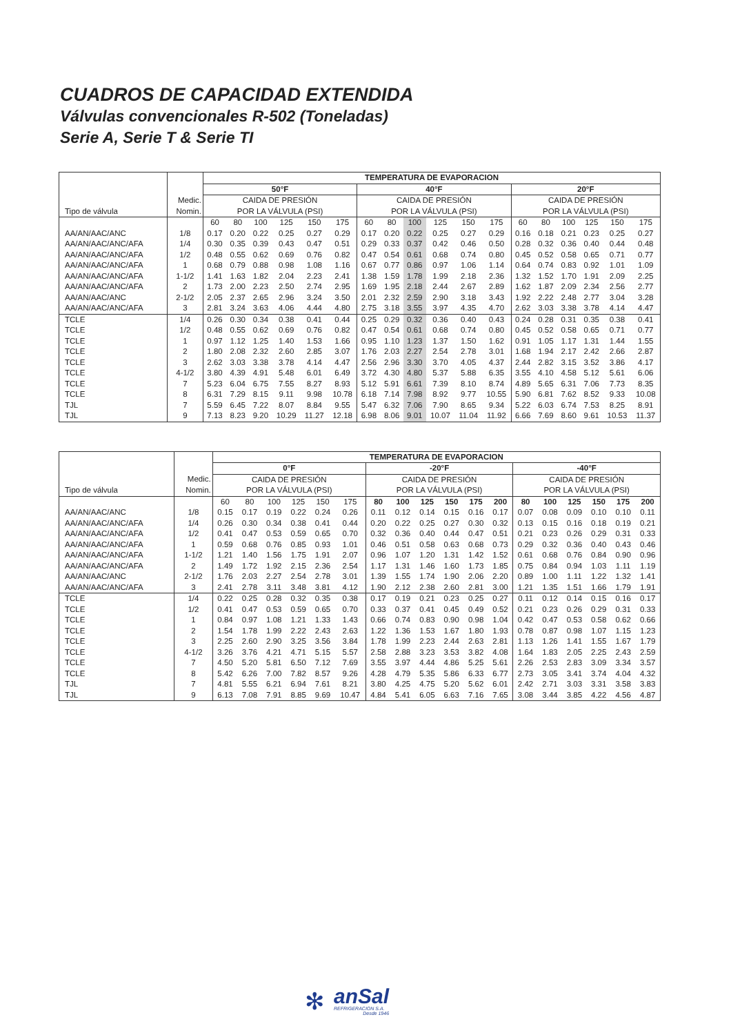CUADROS DE CAPACIDAD EXTENDIDA
Válvulas convencionales R-502 (Toneladas)
Serie A, Serie T & Serie TI
| Tipo de válvula | | TEMPERATURA DE EVAPORACION | | | | | | | | | | | | | | | | | |
| --- | --- | --- | --- | --- | --- | --- | --- | --- | --- | --- | --- | --- | --- | --- | --- | --- | --- | --- | --- |
| | | 50°F | | | | | | 40°F | | | | | | 20°F | | | | | |
| | Medic. | CAIDA DE PRESIÓN | | | | | | CAIDA DE PRESIÓN | | | | | | CAIDA DE PRESIÓN | | | | | |
| | Nomin. | POR LA VÁLVULA (PSI) | | | | | | POR LA VÁLVULA (PSI) | | | | | | POR LA VÁLVULA (PSI) | | | | | |
| | | 60 | 80 | 100 | 125 | 150 | 175 | 60 | 80 | 100 | 125 | 150 | 175 | 60 | 80 | 100 | 125 | 150 | 175 |
| AA/AN/AAC/ANC | 1/8 | 0.17 | 0.20 | 0.22 | 0.25 | 0.27 | 0.29 | 0.17 | 0.20 | 0.22 | 0.25 | 0.27 | 0.29 | 0.16 | 0.18 | 0.21 | 0.23 | 0.25 | 0.27 |
| AA/AN/AAC/ANC/AFA | 1/4 | 0.30 | 0.35 | 0.39 | 0.43 | 0.47 | 0.51 | 0.29 | 0.33 | 0.37 | 0.42 | 0.46 | 0.50 | 0.28 | 0.32 | 0.36 | 0.40 | 0.44 | 0.48 |
| AA/AN/AAC/ANC/AFA | 1/2 | 0.48 | 0.55 | 0.62 | 0.69 | 0.76 | 0.82 | 0.47 | 0.54 | 0.61 | 0.68 | 0.74 | 0.80 | 0.45 | 0.52 | 0.58 | 0.65 | 0.71 | 0.77 |
| AA/AN/AAC/ANC/AFA | 1 | 0.68 | 0.79 | 0.88 | 0.98 | 1.08 | 1.16 | 0.67 | 0.77 | 0.86 | 0.97 | 1.06 | 1.14 | 0.64 | 0.74 | 0.83 | 0.92 | 1.01 | 1.09 |
| AA/AN/AAC/ANC/AFA | 1-1/2 | 1.41 | 1.63 | 1.82 | 2.04 | 2.23 | 2.41 | 1.38 | 1.59 | 1.78 | 1.99 | 2.18 | 2.36 | 1.32 | 1.52 | 1.70 | 1.91 | 2.09 | 2.25 |
| AA/AN/AAC/ANC/AFA | 2 | 1.73 | 2.00 | 2.23 | 2.50 | 2.74 | 2.95 | 1.69 | 1.95 | 2.18 | 2.44 | 2.67 | 2.89 | 1.62 | 1.87 | 2.09 | 2.34 | 2.56 | 2.77 |
| AA/AN/AAC/ANC | 2-1/2 | 2.05 | 2.37 | 2.65 | 2.96 | 3.24 | 3.50 | 2.01 | 2.32 | 2.59 | 2.90 | 3.18 | 3.43 | 1.92 | 2.22 | 2.48 | 2.77 | 3.04 | 3.28 |
| AA/AN/AAC/ANC/AFA | 3 | 2.81 | 3.24 | 3.63 | 4.06 | 4.44 | 4.80 | 2.75 | 3.18 | 3.55 | 3.97 | 4.35 | 4.70 | 2.62 | 3.03 | 3.38 | 3.78 | 4.14 | 4.47 |
| TCLE | 1/4 | 0.26 | 0.30 | 0.34 | 0.38 | 0.41 | 0.44 | 0.25 | 0.29 | 0.32 | 0.36 | 0.40 | 0.43 | 0.24 | 0.28 | 0.31 | 0.35 | 0.38 | 0.41 |
| TCLE | 1/2 | 0.48 | 0.55 | 0.62 | 0.69 | 0.76 | 0.82 | 0.47 | 0.54 | 0.61 | 0.68 | 0.74 | 0.80 | 0.45 | 0.52 | 0.58 | 0.65 | 0.71 | 0.77 |
| TCLE | 1 | 0.97 | 1.12 | 1.25 | 1.40 | 1.53 | 1.66 | 0.95 | 1.10 | 1.23 | 1.37 | 1.50 | 1.62 | 0.91 | 1.05 | 1.17 | 1.31 | 1.44 | 1.55 |
| TCLE | 2 | 1.80 | 2.08 | 2.32 | 2.60 | 2.85 | 3.07 | 1.76 | 2.03 | 2.27 | 2.54 | 2.78 | 3.01 | 1.68 | 1.94 | 2.17 | 2.42 | 2.66 | 2.87 |
| TCLE | 3 | 2.62 | 3.03 | 3.38 | 3.78 | 4.14 | 4.47 | 2.56 | 2.96 | 3.30 | 3.70 | 4.05 | 4.37 | 2.44 | 2.82 | 3.15 | 3.52 | 3.86 | 4.17 |
| TCLE | 4-1/2 | 3.80 | 4.39 | 4.91 | 5.48 | 6.01 | 6.49 | 3.72 | 4.30 | 4.80 | 5.37 | 5.88 | 6.35 | 3.55 | 4.10 | 4.58 | 5.12 | 5.61 | 6.06 |
| TCLE | 7 | 5.23 | 6.04 | 6.75 | 7.55 | 8.27 | 8.93 | 5.12 | 5.91 | 6.61 | 7.39 | 8.10 | 8.74 | 4.89 | 5.65 | 6.31 | 7.06 | 7.73 | 8.35 |
| TCLE | 8 | 6.31 | 7.29 | 8.15 | 9.11 | 9.98 | 10.78 | 6.18 | 7.14 | 7.98 | 8.92 | 9.77 | 10.55 | 5.90 | 6.81 | 7.62 | 8.52 | 9.33 | 10.08 |
| TJL | 7 | 5.59 | 6.45 | 7.22 | 8.07 | 8.84 | 9.55 | 5.47 | 6.32 | 7.06 | 7.90 | 8.65 | 9.34 | 5.22 | 6.03 | 6.74 | 7.53 | 8.25 | 8.91 |
| TJL | 9 | 7.13 | 8.23 | 9.20 | 10.29 | 11.27 | 12.18 | 6.98 | 8.06 | 9.01 | 10.07 | 11.04 | 11.92 | 6.66 | 7.69 | 8.60 | 9.61 | 10.53 | 11.37 |
| Tipo de válvula | | TEMPERATURA DE EVAPORACION | | | | | | | | | | | | | | | | | |
| --- | --- | --- | --- | --- | --- | --- | --- | --- | --- | --- | --- | --- | --- | --- | --- | --- | --- | --- | --- |
| | | 0°F | | | | | | -20°F | | | | | | -40°F | | | | | |
| | Medic. | CAIDA DE PRESIÓN | | | | | | CAIDA DE PRESIÓN | | | | | | CAIDA DE PRESIÓN | | | | | |
| | Nomin. | POR LA VÁLVULA (PSI) | | | | | | POR LA VÁLVULA (PSI) | | | | | | POR LA VÁLVULA (PSI) | | | | | |
| | | 60 | 80 | 100 | 125 | 150 | 175 | 80 | 100 | 125 | 150 | 175 | 200 | 80 | 100 | 125 | 150 | 175 | 200 |
| AA/AN/AAC/ANC | 1/8 | 0.15 | 0.17 | 0.19 | 0.22 | 0.24 | 0.26 | 0.11 | 0.12 | 0.14 | 0.15 | 0.16 | 0.17 | 0.07 | 0.08 | 0.09 | 0.10 | 0.10 | 0.11 |
| AA/AN/AAC/ANC/AFA | 1/4 | 0.26 | 0.30 | 0.34 | 0.38 | 0.41 | 0.44 | 0.20 | 0.22 | 0.25 | 0.27 | 0.30 | 0.32 | 0.13 | 0.15 | 0.16 | 0.18 | 0.19 | 0.21 |
| AA/AN/AAC/ANC/AFA | 1/2 | 0.41 | 0.47 | 0.53 | 0.59 | 0.65 | 0.70 | 0.32 | 0.36 | 0.40 | 0.44 | 0.47 | 0.51 | 0.21 | 0.23 | 0.26 | 0.29 | 0.31 | 0.33 |
| AA/AN/AAC/ANC/AFA | 1 | 0.59 | 0.68 | 0.76 | 0.85 | 0.93 | 1.01 | 0.46 | 0.51 | 0.58 | 0.63 | 0.68 | 0.73 | 0.29 | 0.32 | 0.36 | 0.40 | 0.43 | 0.46 |
| AA/AN/AAC/ANC/AFA | 1-1/2 | 1.21 | 1.40 | 1.56 | 1.75 | 1.91 | 2.07 | 0.96 | 1.07 | 1.20 | 1.31 | 1.42 | 1.52 | 0.61 | 0.68 | 0.76 | 0.84 | 0.90 | 0.96 |
| AA/AN/AAC/ANC/AFA | 2 | 1.49 | 1.72 | 1.92 | 2.15 | 2.36 | 2.54 | 1.17 | 1.31 | 1.46 | 1.60 | 1.73 | 1.85 | 0.75 | 0.84 | 0.94 | 1.03 | 1.11 | 1.19 |
| AA/AN/AAC/ANC | 2-1/2 | 1.76 | 2.03 | 2.27 | 2.54 | 2.78 | 3.01 | 1.39 | 1.55 | 1.74 | 1.90 | 2.06 | 2.20 | 0.89 | 1.00 | 1.11 | 1.22 | 1.32 | 1.41 |
| AA/AN/AAC/ANC/AFA | 3 | 2.41 | 2.78 | 3.11 | 3.48 | 3.81 | 4.12 | 1.90 | 2.12 | 2.38 | 2.60 | 2.81 | 3.00 | 1.21 | 1.35 | 1.51 | 1.66 | 1.79 | 1.91 |
| TCLE | 1/4 | 0.22 | 0.25 | 0.28 | 0.32 | 0.35 | 0.38 | 0.17 | 0.19 | 0.21 | 0.23 | 0.25 | 0.27 | 0.11 | 0.12 | 0.14 | 0.15 | 0.16 | 0.17 |
| TCLE | 1/2 | 0.41 | 0.47 | 0.53 | 0.59 | 0.65 | 0.70 | 0.33 | 0.37 | 0.41 | 0.45 | 0.49 | 0.52 | 0.21 | 0.23 | 0.26 | 0.29 | 0.31 | 0.33 |
| TCLE | 1 | 0.84 | 0.97 | 1.08 | 1.21 | 1.33 | 1.43 | 0.66 | 0.74 | 0.83 | 0.90 | 0.98 | 1.04 | 0.42 | 0.47 | 0.53 | 0.58 | 0.62 | 0.66 |
| TCLE | 2 | 1.54 | 1.78 | 1.99 | 2.22 | 2.43 | 2.63 | 1.22 | 1.36 | 1.53 | 1.67 | 1.80 | 1.93 | 0.78 | 0.87 | 0.98 | 1.07 | 1.15 | 1.23 |
| TCLE | 3 | 2.25 | 2.60 | 2.90 | 3.25 | 3.56 | 3.84 | 1.78 | 1.99 | 2.23 | 2.44 | 2.63 | 2.81 | 1.13 | 1.26 | 1.41 | 1.55 | 1.67 | 1.79 |
| TCLE | 4-1/2 | 3.26 | 3.76 | 4.21 | 4.71 | 5.15 | 5.57 | 2.58 | 2.88 | 3.23 | 3.53 | 3.82 | 4.08 | 1.64 | 1.83 | 2.05 | 2.25 | 2.43 | 2.59 |
| TCLE | 7 | 4.50 | 5.20 | 5.81 | 6.50 | 7.12 | 7.69 | 3.55 | 3.97 | 4.44 | 4.86 | 5.25 | 5.61 | 2.26 | 2.53 | 2.83 | 3.09 | 3.34 | 3.57 |
| TCLE | 8 | 5.42 | 6.26 | 7.00 | 7.82 | 8.57 | 9.26 | 4.28 | 4.79 | 5.35 | 5.86 | 6.33 | 6.77 | 2.73 | 3.05 | 3.41 | 3.74 | 4.04 | 4.32 |
| TJL | 7 | 4.81 | 5.55 | 6.21 | 6.94 | 7.61 | 8.21 | 3.80 | 4.25 | 4.75 | 5.20 | 5.62 | 6.01 | 2.42 | 2.71 | 3.03 | 3.31 | 3.58 | 3.83 |
| TJL | 9 | 6.13 | 7.08 | 7.91 | 8.85 | 9.69 | 10.47 | 4.84 | 5.41 | 6.05 | 6.63 | 7.16 | 7.65 | 3.08 | 3.44 | 3.85 | 4.22 | 4.56 | 4.87 |
✻
anSal
REFRIGERACION S.A.
Desde 1946